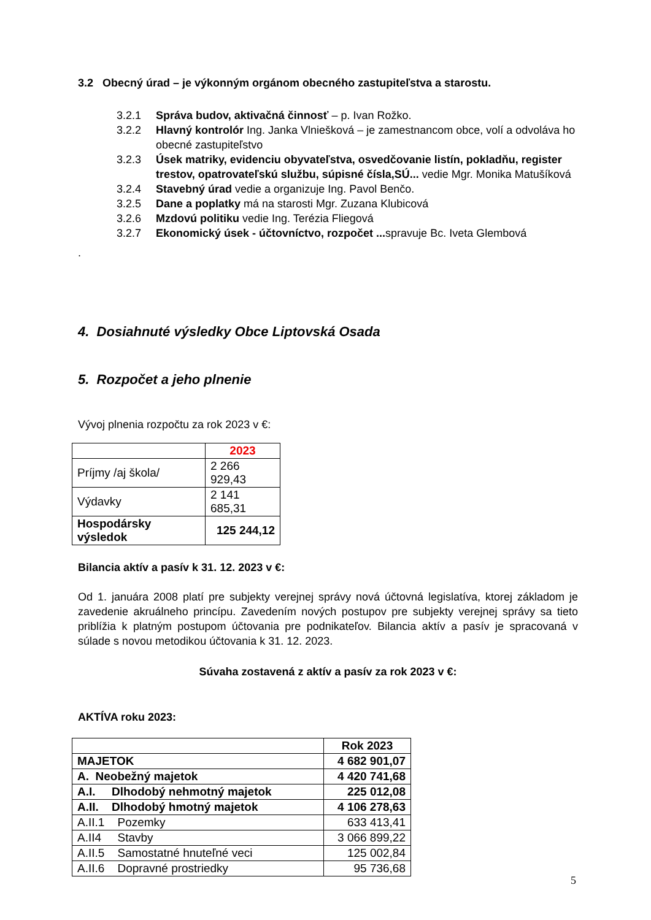3.2 Obecný úrad – je výkonným orgánom obecného zastupiteľstva a starostu.
3.2.1 Správa budov, aktivačná činnosť – p. Ivan Rožko.
3.2.2 Hlavný kontrolór Ing. Janka Vlniešková – je zamestnancom obce, volí a odvoláva ho obecné zastupiteľstvo
3.2.3 Úsek matriky, evidenciu obyvateľstva, osvedčovanie listín, pokladňu, register trestov, opatrovateľskú službu, súpisné čísla,SÚ... vedie Mgr. Monika Matušíková
3.2.4 Stavebný úrad vedie a organizuje Ing. Pavol Benčo.
3.2.5 Dane a poplatky má na starosti Mgr. Zuzana Klubicová
3.2.6 Mzdovú politiku vedie Ing. Terézia Fliegová
3.2.7 Ekonomický úsek - účtovníctvo, rozpočet ... spravuje Bc. Iveta Glembová
.
4. Dosiahnuté výsledky Obce Liptovská Osada
5. Rozpočet a jeho plnenie
Vývoj plnenia rozpočtu za rok 2023 v €:
| | 2023 |
| Príjmy /aj škola/ | 2 266 929,43 |
| Výdavky | 2 141 685,31 |
| Hospodársky výsledok | 125 244,12 |
Bilancia aktív a pasív k 31. 12. 2023 v €:
Od 1. januára 2008 platí pre subjekty verejnej správy nová účtovná legislatíva, ktorej základom je zavedenie akruálneho princípu. Zavedením nových postupov pre subjekty verejnej správy sa tieto priblížia k platným postupom účtovania pre podnikateľov. Bilancia aktív a pasív je spracovaná v súlade s novou metodikou účtovania k 31. 12. 2023.
Súvaha zostavená z aktív a pasív za rok 2023 v €:
AKTÍVA roku 2023:
| | Rok 2023 |
| MAJETOK | 4 682 901,07 |
| A. Neobežný majetok | 4 420 741,68 |
| A.I. Dlhodobý nehmotný majetok | 225 012,08 |
| A.II. Dlhodobý hmotný majetok | 4 106 278,63 |
| A.II.1 Pozemky | 633 413,41 |
| A.II4 Stavby | 3 066 899,22 |
| A.II.5 Samostatné hnuteľné veci | 125 002,84 |
| A.II.6 Dopravné prostriedky | 95 736,68 |
5